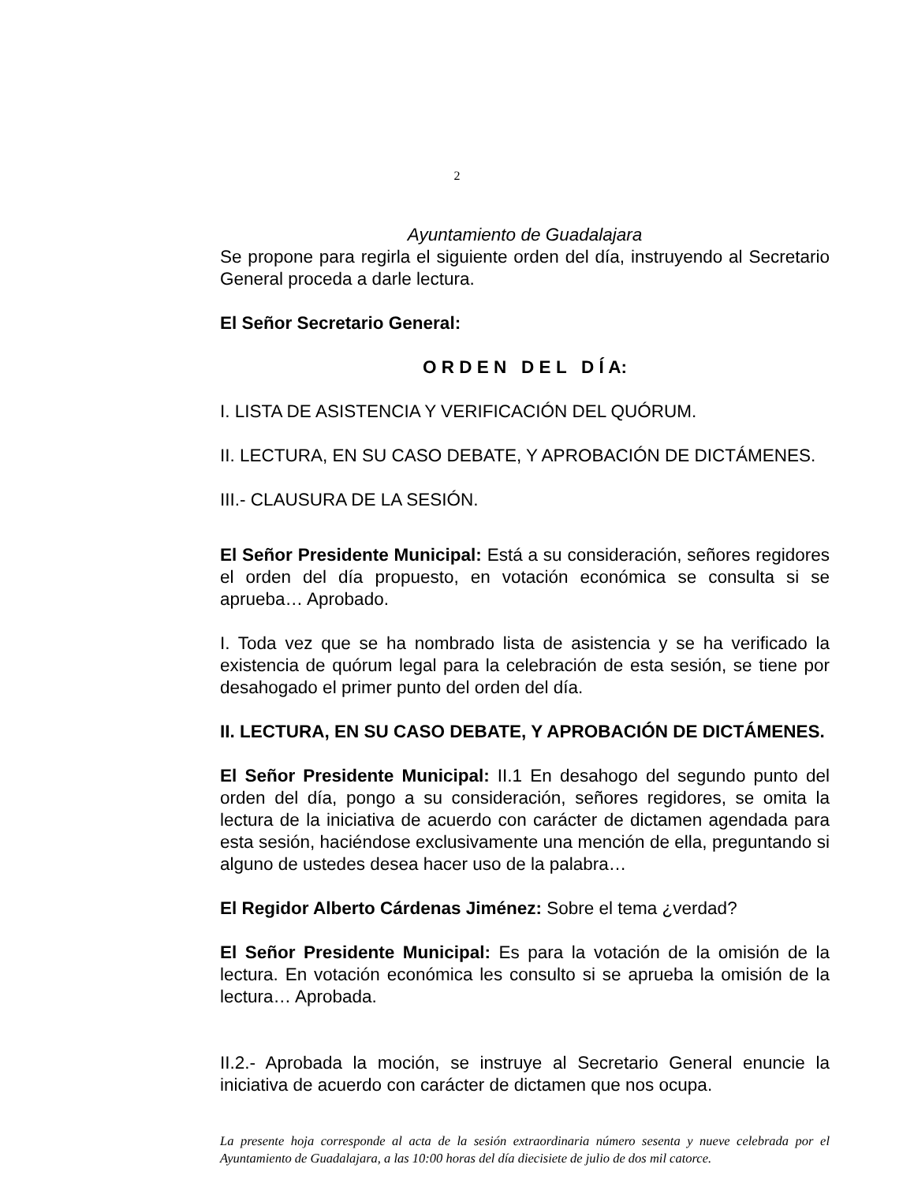2
Ayuntamiento de Guadalajara
Se propone para regirla el siguiente orden del día, instruyendo al Secretario General proceda a darle lectura.
El Señor Secretario General:
O R D E N D E L D Í A:
I. LISTA DE ASISTENCIA Y VERIFICACIÓN DEL QUÓRUM.
II. LECTURA, EN SU CASO DEBATE, Y APROBACIÓN DE DICTÁMENES.
III.- CLAUSURA DE LA SESIÓN.
El Señor Presidente Municipal: Está a su consideración, señores regidores el orden del día propuesto, en votación económica se consulta si se aprueba… Aprobado.
I. Toda vez que se ha nombrado lista de asistencia y se ha verificado la existencia de quórum legal para la celebración de esta sesión, se tiene por desahogado el primer punto del orden del día.
II. LECTURA, EN SU CASO DEBATE, Y APROBACIÓN DE DICTÁMENES.
El Señor Presidente Municipal: II.1 En desahogo del segundo punto del orden del día, pongo a su consideración, señores regidores, se omita la lectura de la iniciativa de acuerdo con carácter de dictamen agendada para esta sesión, haciéndose exclusivamente una mención de ella, preguntando si alguno de ustedes desea hacer uso de la palabra…
El Regidor Alberto Cárdenas Jiménez: Sobre el tema ¿verdad?
El Señor Presidente Municipal: Es para la votación de la omisión de la lectura. En votación económica les consulto si se aprueba la omisión de la lectura… Aprobada.
II.2.- Aprobada la moción, se instruye al Secretario General enuncie la iniciativa de acuerdo con carácter de dictamen que nos ocupa.
La presente hoja corresponde al acta de la sesión extraordinaria número sesenta y nueve celebrada por el Ayuntamiento de Guadalajara, a las 10:00 horas del día diecisiete de julio de dos mil catorce.